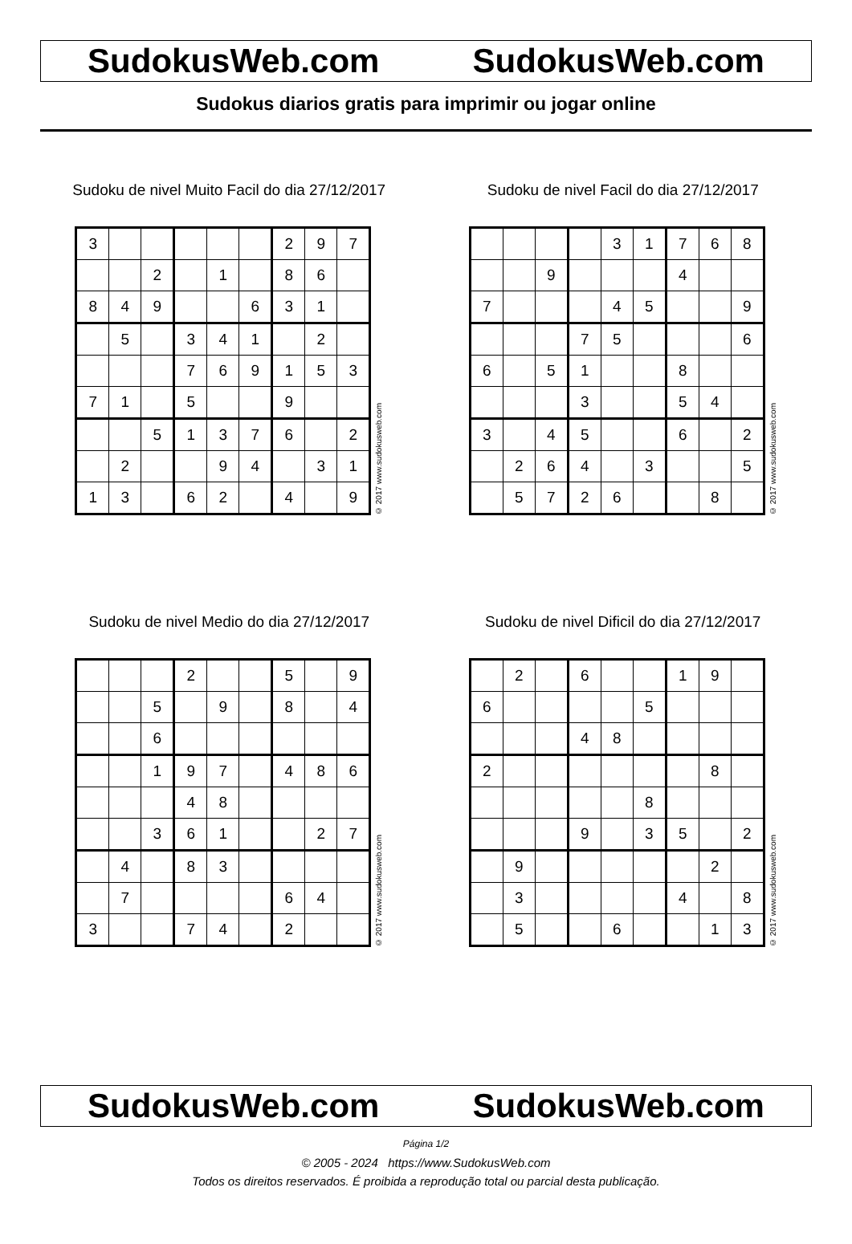SudokusWeb.com SudokusWeb.com
Sudokus diarios gratis para imprimir ou jogar online
Sudoku de nivel Muito Facil do dia 27/12/2017
| 3 | | | | | | 2 | 9 | 7 |
| | | 2 | | 1 | | 8 | 6 | |
| 8 | 4 | 9 | | | 6 | 3 | 1 | |
| | 5 | | 3 | 4 | 1 | | 2 | |
| | | | 7 | 6 | 9 | 1 | 5 | 3 |
| 7 | 1 | | 5 | | | 9 | | |
| | | 5 | 1 | 3 | 7 | 6 | | 2 |
| | 2 | | | 9 | 4 | | 3 | 1 |
| 1 | 3 | | 6 | 2 | | 4 | | 9 |
© 2017 www.sudokusweb.com
Sudoku de nivel Facil do dia 27/12/2017
| | | | | 3 | 1 | 7 | 6 | 8 |
| | | 9 | | | | 4 | | |
| 7 | | | | 4 | 5 | | | 9 |
| | | | 7 | 5 | | | | 6 |
| 6 | | 5 | 1 | | | 8 | | |
| | | | 3 | | | 5 | 4 | |
| 3 | | 4 | 5 | | | 6 | | 2 |
| | 2 | 6 | 4 | | 3 | | | 5 |
| | 5 | 7 | 2 | 6 | | | 8 | |
© 2017 www.sudokusweb.com
Sudoku de nivel Medio do dia 27/12/2017
| | | | 2 | | | 5 | | 9 |
| | | 5 | | 9 | | 8 | | 4 |
| | | 6 | | | | | | |
| | | 1 | 9 | 7 | | 4 | 8 | 6 |
| | | | 4 | 8 | | | | |
| | | 3 | 6 | 1 | | | 2 | 7 |
| | 4 | | 8 | 3 | | | | |
| | 7 | | | | | 6 | 4 | |
| 3 | | | 7 | 4 | | 2 | | |
© 2017 www.sudokusweb.com
Sudoku de nivel Dificil do dia 27/12/2017
| | 2 | | 6 | | | 1 | 9 | |
| 6 | | | | | 5 | | | |
| | | | 4 | 8 | | | | |
| 2 | | | | | | | 8 | |
| | | | | | 8 | | | |
| | | | 9 | | 3 | 5 | | 2 |
| | 9 | | | | | | 2 | |
| | 3 | | | | | 4 | | 8 |
| | 5 | | | 6 | | | 1 | 3 |
© 2017 www.sudokusweb.com
SudokusWeb.com SudokusWeb.com
Página 1/2
© 2005 - 2024 https://www.SudokusWeb.com
Todos os direitos reservados. É proibida a reprodução total ou parcial desta publicação.